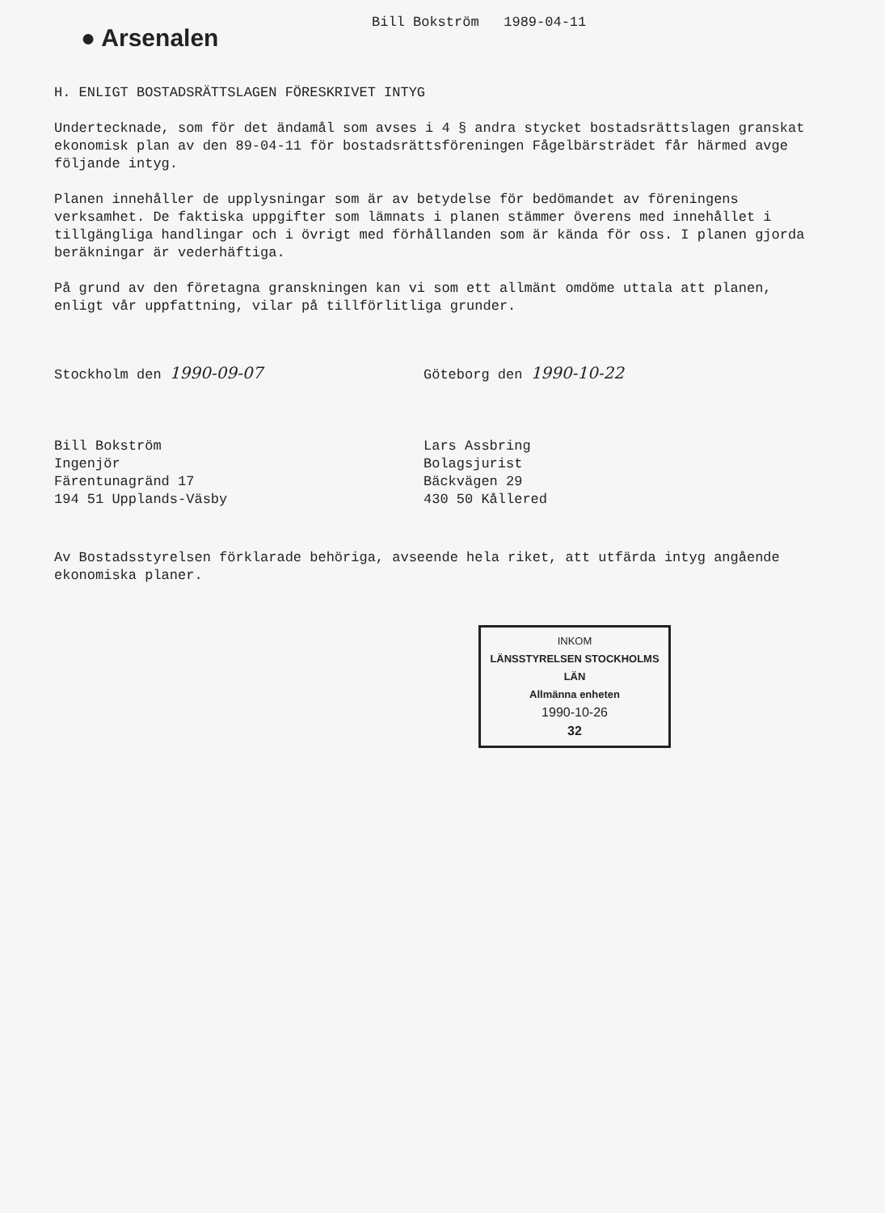● Arsenalen
Bill Bokström 1989-04-11
H. ENLIGT BOSTADSRÄTTSLAGEN FÖRESKRIVET INTYG
Undertecknade, som för det ändamål som avses i 4 § andra stycket bostadsrättslagen granskat ekonomisk plan av den 89-04-11 för bostadsrättsföreningen Fågelbärsträdet får härmed avge följande intyg.
Planen innehåller de upplysningar som är av betydelse för bedömandet av föreningens verksamhet. De faktiska uppgifter som lämnats i planen stämmer överens med innehållet i tillgängliga handlingar och i övrigt med förhållanden som är kända för oss. I planen gjorda beräkningar är vederhäftiga.
På grund av den företagna granskningen kan vi som ett allmänt omdöme uttala att planen, enligt vår uppfattning, vilar på tillförlitliga grunder.
Stockholm den 1990-09-07
Bill Bokström
Ingenjör
Färentunagränd 17
194 51 Upplands-Väsby
Göteborg den 1990-10-22
Lars Assbring
Bolagsjurist
Bäckvägen 29
430 50 Kållered
Av Bostadsstyrelsen förklarade behöriga, avseende hela riket, att utfärda intyg angående ekonomiska planer.
INKOM
LÄNSSTYRELSEN STOCKHOLMS LÄN
Allmänna enheten
1990-10-26
32